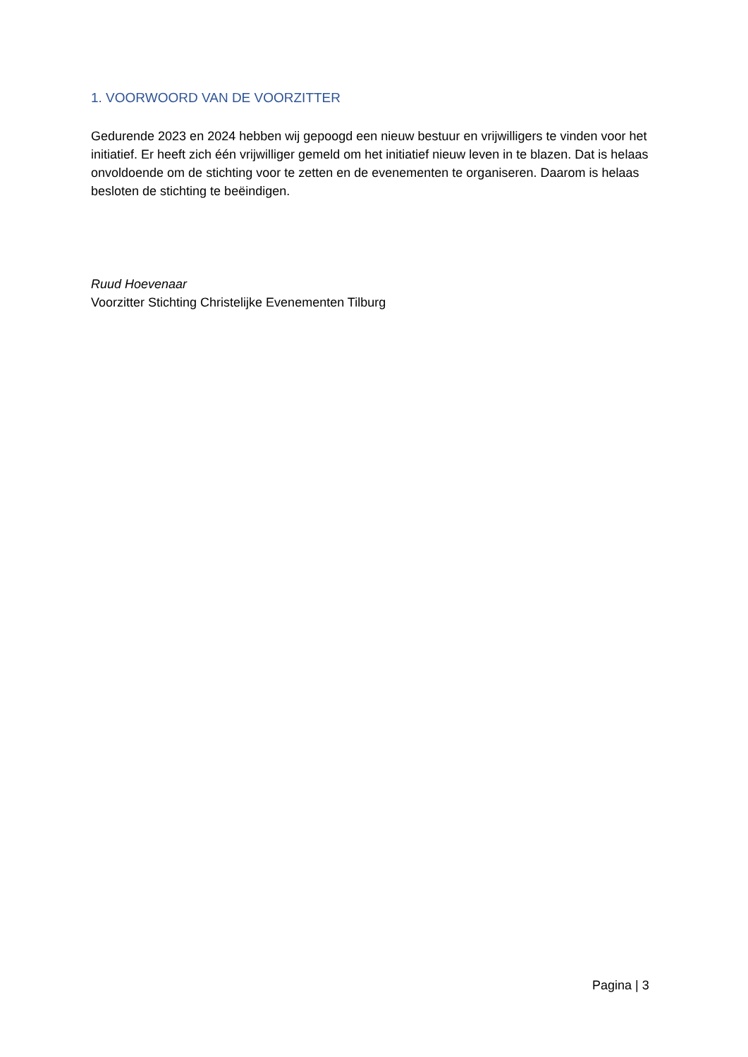1. VOORWOORD VAN DE VOORZITTER
Gedurende 2023 en 2024 hebben wij gepoogd een nieuw bestuur en vrijwilligers te vinden voor het initiatief. Er heeft zich één vrijwilliger gemeld om het initiatief nieuw leven in te blazen. Dat is helaas onvoldoende om de stichting voor te zetten en de evenementen te organiseren. Daarom is helaas besloten de stichting te beëindigen.
Ruud Hoevenaar
Voorzitter Stichting Christelijke Evenementen Tilburg
Pagina | 3